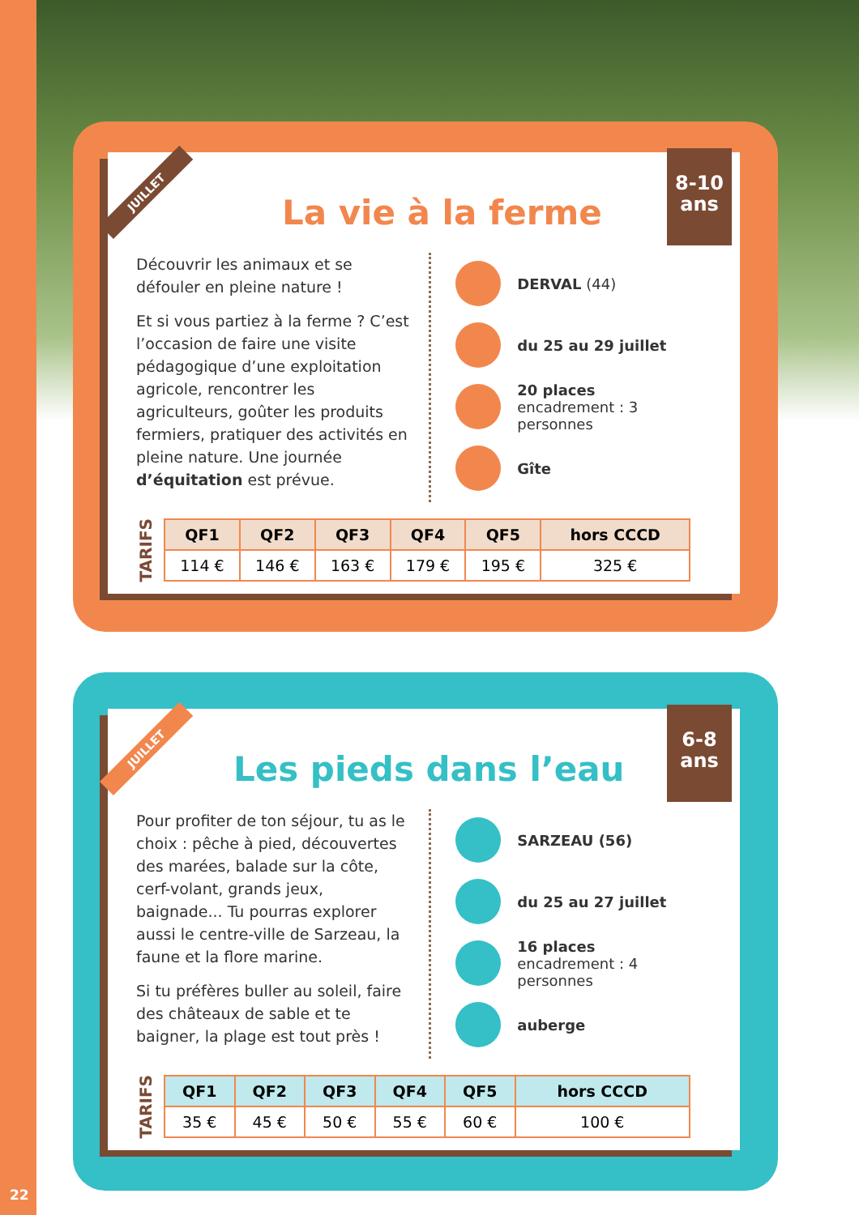JUILLET
8-10
ans
La vie à la ferme
Découvrir les animaux et se défouler en pleine nature !
Et si vous partiez à la ferme ? C’est l’occasion de faire une visite pédagogique d’une exploitation agricole, rencontrer les agriculteurs, goûter les produits fermiers, pratiquer des activités en pleine nature. Une journée d’équitation est prévue.
DERVAL (44)
du 25 au 29 juillet
20 places
encadrement : 3 personnes
Gîte
TARIFS
| QF1 | QF2 | QF3 | QF4 | QF5 | hors CCCD |
| --- | --- | --- | --- | --- | --- |
| 114 € | 146 € | 163 € | 179 € | 195 € | 325 € |
JUILLET
6-8
ans
Les pieds dans l’eau
Pour profiter de ton séjour, tu as le choix : pêche à pied, découvertes des marées, balade sur la côte, cerf-volant, grands jeux, baignade... Tu pourras explorer aussi le centre-ville de Sarzeau, la faune et la flore marine.
Si tu préfères buller au soleil, faire des châteaux de sable et te baigner, la plage est tout près !
SARZEAU (56)
du 25 au 27 juillet
16 places
encadrement : 4 personnes
auberge
TARIFS
| QF1 | QF2 | QF3 | QF4 | QF5 | hors CCCD |
| --- | --- | --- | --- | --- | --- |
| 35 € | 45 € | 50 € | 55 € | 60 € | 100 € |
22